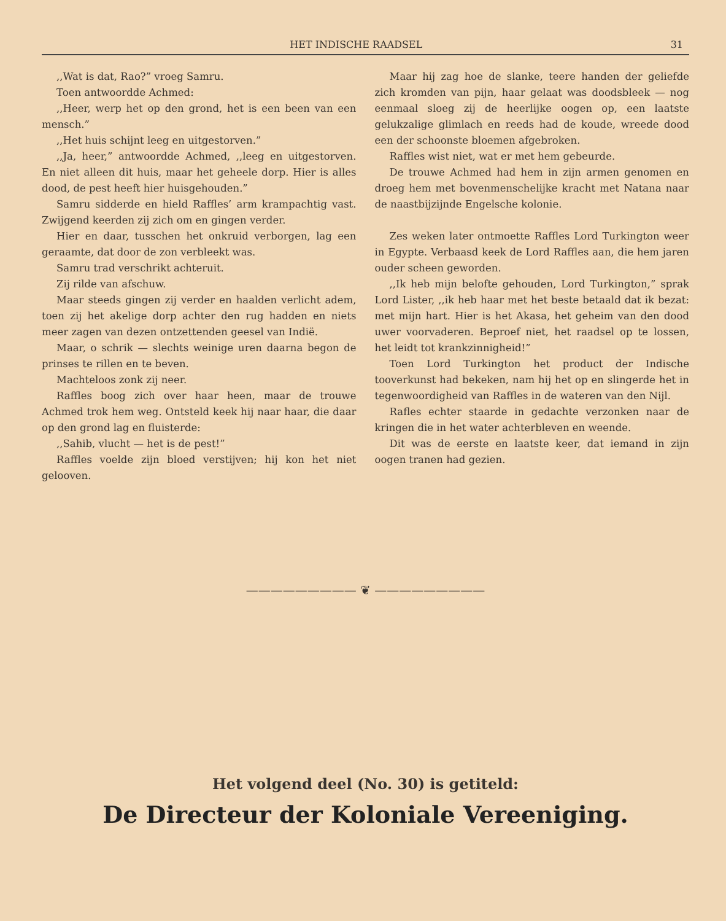HET INDISCHE RAADSEL 31
,,Wat is dat, Rao?” vroeg Samru.
Toen antwoordde Achmed:
,,Heer, werp het op den grond, het is een been van een mensch.”
,,Het huis schijnt leeg en uitgestorven.”
,,Ja, heer,” antwoordde Achmed, ,,leeg en uitgestorven. En niet alleen dit huis, maar het geheele dorp. Hier is alles dood, de pest heeft hier huisgehouden.”
Samru sidderde en hield Raffles’ arm krampachtig vast. Zwijgend keerden zij zich om en gingen verder.
Hier en daar, tusschen het onkruid verborgen, lag een geraamte, dat door de zon verbleekt was.
Samru trad verschrikt achteruit.
Zij rilde van afschuw.
Maar steeds gingen zij verder en haalden verlicht adem, toen zij het akelige dorp achter den rug hadden en niets meer zagen van dezen ontzettenden geesel van Indië.
Maar, o schrik — slechts weinige uren daarna begon de prinses te rillen en te beven.
Machteloos zonk zij neer.
Raffles boog zich over haar heen, maar de trouwe Achmed trok hem weg. Ontsteld keek hij naar haar, die daar op den grond lag en fluisterde:
,,Sahib, vlucht — het is de pest!”
Raffles voelde zijn bloed verstijven; hij kon het niet gelooven.
Maar hij zag hoe de slanke, teere handen der geliefde zich kromden van pijn, haar gelaat was doodsbleek — nog eenmaal sloeg zij de heerlijke oogen op, een laatste gelukzalige glimlach en reeds had de koude, wreede dood een der schoonste bloemen afgebroken.
Raffles wist niet, wat er met hem gebeurde.
De trouwe Achmed had hem in zijn armen genomen en droeg hem met bovenmenschelijke kracht met Natana naar de naastbijzijnde Engelsche kolonie.
Zes weken later ontmoette Raffles Lord Turkington weer in Egypte. Verbaasd keek de Lord Raffles aan, die hem jaren ouder scheen geworden.
,,Ik heb mijn belofte gehouden, Lord Turkington,” sprak Lord Lister, ,,ik heb haar met het beste betaald dat ik bezat: met mijn hart. Hier is het Akasa, het geheim van den dood uwer voorvaderen. Beproef niet, het raadsel op te lossen, het leidt tot krankzinnigheid!”
Toen Lord Turkington het product der Indische tooverkunst had bekeken, nam hij het op en slingerde het in tegenwoordigheid van Raffles in de wateren van den Nijl.
Rafles echter staarde in gedachte verzonken naar de kringen die in het water achterbleven en weende.
Dit was de eerste en laatste keer, dat iemand in zijn oogen tranen had gezien.
————————— ❦ —————————
Het volgend deel (No. 30) is getiteld:
De Directeur der Koloniale Vereeniging.